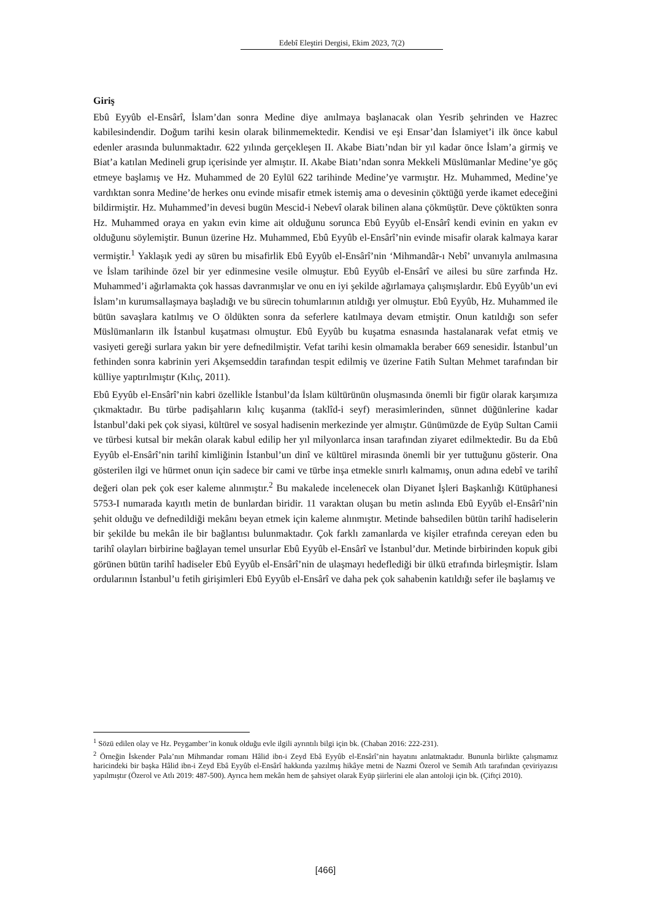Edebî Eleştiri Dergisi, Ekim 2023, 7(2)
Giriş
Ebû Eyyûb el-Ensârî, İslam’dan sonra Medine diye anılmaya başlanacak olan Yesrib şehrinden ve Hazrec kabilesindendir. Doğum tarihi kesin olarak bilinmemektedir. Kendisi ve eşi Ensar’dan İslamiyet’i ilk önce kabul edenler arasında bulunmaktadır. 622 yılında gerçekleşen II. Akabe Biatı’ndan bir yıl kadar önce İslam’a girmiş ve Biat’a katılan Medineli grup içerisinde yer almıştır. II. Akabe Biatı’ndan sonra Mekkeli Müslümanlar Medine’ye göç etmeye başlamış ve Hz. Muhammed de 20 Eylül 622 tarihinde Medine’ye varmıştır. Hz. Muhammed, Medine’ye vardıktan sonra Medine’de herkes onu evinde misafir etmek istemiş ama o devesinin çöktüğü yerde ikamet edeceğini bildirmiştir. Hz. Muhammed’in devesi bugün Mescid-i Nebevî olarak bilinen alana çökmüştür. Deve çöktükten sonra Hz. Muhammed oraya en yakın evin kime ait olduğunu sorunca Ebû Eyyûb el-Ensârî kendi evinin en yakın ev olduğunu söylemiştir. Bunun üzerine Hz. Muhammed, Ebû Eyyûb el-Ensârî’nin evinde misafir olarak kalmaya karar vermiştir.<sup>1</sup> Yaklaşık yedi ay süren bu misafirlik Ebû Eyyûb el-Ensârî’nin ‘Mihmandâr-ı Nebî’ unvanıyla anılmasına ve İslam tarihinde özel bir yer edinmesine vesile olmuştur. Ebû Eyyûb el-Ensârî ve ailesi bu süre zarfında Hz. Muhammed’i ağırlamakta çok hassas davranmışlar ve onu en iyi şekilde ağırlamaya çalışmışlardır. Ebû Eyyûb’un evi İslam’ın kurumsallaşmaya başladığı ve bu sürecin tohumlarının atıldığı yer olmuştur. Ebû Eyyûb, Hz. Muhammed ile bütün savaşlara katılmış ve O öldükten sonra da seferlere katılmaya devam etmiştir. Onun katıldığı son sefer Müslümanların ilk İstanbul kuşatması olmuştur. Ebû Eyyûb bu kuşatma esnasında hastalanarak vefat etmiş ve vasiyeti gereği surlara yakın bir yere defnedilmiştir. Vefat tarihi kesin olmamakla beraber 669 senesidir. İstanbul’un fethinden sonra kabrinin yeri Akşemseddin tarafından tespit edilmiş ve üzerine Fatih Sultan Mehmet tarafından bir külliye yaptırılmıştır (Kılıç, 2011).
Ebû Eyyûb el-Ensârî’nin kabri özellikle İstanbul’da İslam kültürünün oluşmasında önemli bir figür olarak karşımıza çıkmaktadır. Bu türbe padişahların kılıç kuşanma (taklîd-i seyf) merasimlerinden, sünnet düğünlerine kadar İstanbul’daki pek çok siyasi, kültürel ve sosyal hadisenin merkezinde yer almıştır. Günümüzde de Eyüp Sultan Camii ve türbesi kutsal bir mekân olarak kabul edilip her yıl milyonlarca insan tarafından ziyaret edilmektedir. Bu da Ebû Eyyûb el-Ensârî’nin tarihî kimliğinin İstanbul’un dinî ve kültürel mirasında önemli bir yer tuttuğunu gösterir. Ona gösterilen ilgi ve hürmet onun için sadece bir cami ve türbe inşa etmekle sınırlı kalmamış, onun adına edebî ve tarihî değeri olan pek çok eser kaleme alınmıştır.<sup>2</sup> Bu makalede incelenecek olan Diyanet İşleri Başkanlığı Kütüphanesi 5753-I numarada kayıtlı metin de bunlardan biridir. 11 varaktan oluşan bu metin aslında Ebû Eyyûb el-Ensârî’nin şehit olduğu ve defnedildiği mekânı beyan etmek için kaleme alınmıştır. Metinde bahsedilen bütün tarihî hadiselerin bir şekilde bu mekân ile bir bağlantısı bulunmaktadır. Çok farklı zamanlarda ve kişiler etrafında cereyan eden bu tarihî olayları birbirine bağlayan temel unsurlar Ebû Eyyûb el-Ensârî ve İstanbul’dur. Metinde birbirinden kopuk gibi görünen bütün tarihî hadiseler Ebû Eyyûb el-Ensârî’nin de ulaşmayı hedeflediği bir ülkü etrafında birleşmiştir. İslam ordularının İstanbul’u fetih girişimleri Ebû Eyyûb el-Ensârî ve daha pek çok sahabenin katıldığı sefer ile başlamış ve
<sup>1</sup> Sözü edilen olay ve Hz. Peygamber’in konuk olduğu evle ilgili ayrıntılı bilgi için bk. (Chaban 2016: 222-231).
<sup>2</sup> Örneğin İskender Pala’nın Mihmandar romanı Hâlid ibn-i Zeyd Ebâ Eyyûb el-Ensârî’nin hayatını anlatmaktadır. Bununla birlikte çalışmamız haricindeki bir başka Hâlid ibn-i Zeyd Ebâ Eyyûb el-Ensârî hakkında yazılmış hikâye metni de Nazmi Özerol ve Semih Atlı tarafından çeviriyazısı yapılmıştır (Özerol ve Atlı 2019: 487-500). Ayrıca hem mekân hem de şahsiyet olarak Eyüp şiirlerini ele alan antoloji için bk. (Çiftçi 2010).
[466]